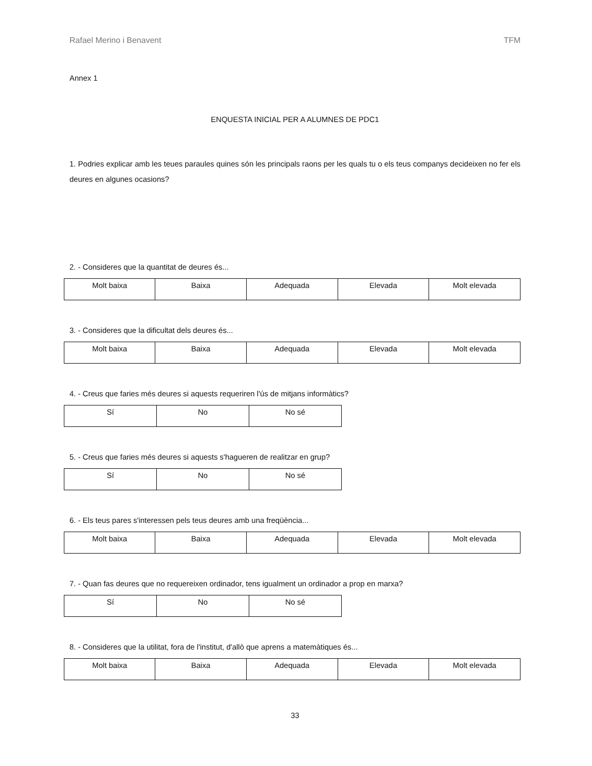Rafael Merino i Benavent TFM
Annex 1
ENQUESTA INICIAL PER A ALUMNES DE PDC1
1. Podries explicar amb les teues paraules quines són les principals raons per les quals tu o els teus companys decideixen no fer els deures en algunes ocasions?
2. - Consideres que la quantitat de deures és...
| Molt baixa | Baixa | Adequada | Elevada | Molt elevada |
3. - Consideres que la dificultat dels deures és...
| Molt baixa | Baixa | Adequada | Elevada | Molt elevada |
4. - Creus que faries més deures si aquests requeriren l'ús de mitjans informàtics?
| Sí | No | No sé |
5. - Creus que faries més deures si aquests s'hagueren de realitzar en grup?
| Sí | No | No sé |
6. - Els teus pares s'interessen pels teus deures amb una freqüència...
| Molt baixa | Baixa | Adequada | Elevada | Molt elevada |
7. - Quan fas deures que no requereixen ordinador, tens igualment un ordinador a prop en marxa?
| Sí | No | No sé |
8. - Consideres que la utilitat, fora de l'institut, d'allò que aprens a matemàtiques és...
| Molt baixa | Baixa | Adequada | Elevada | Molt elevada |
33